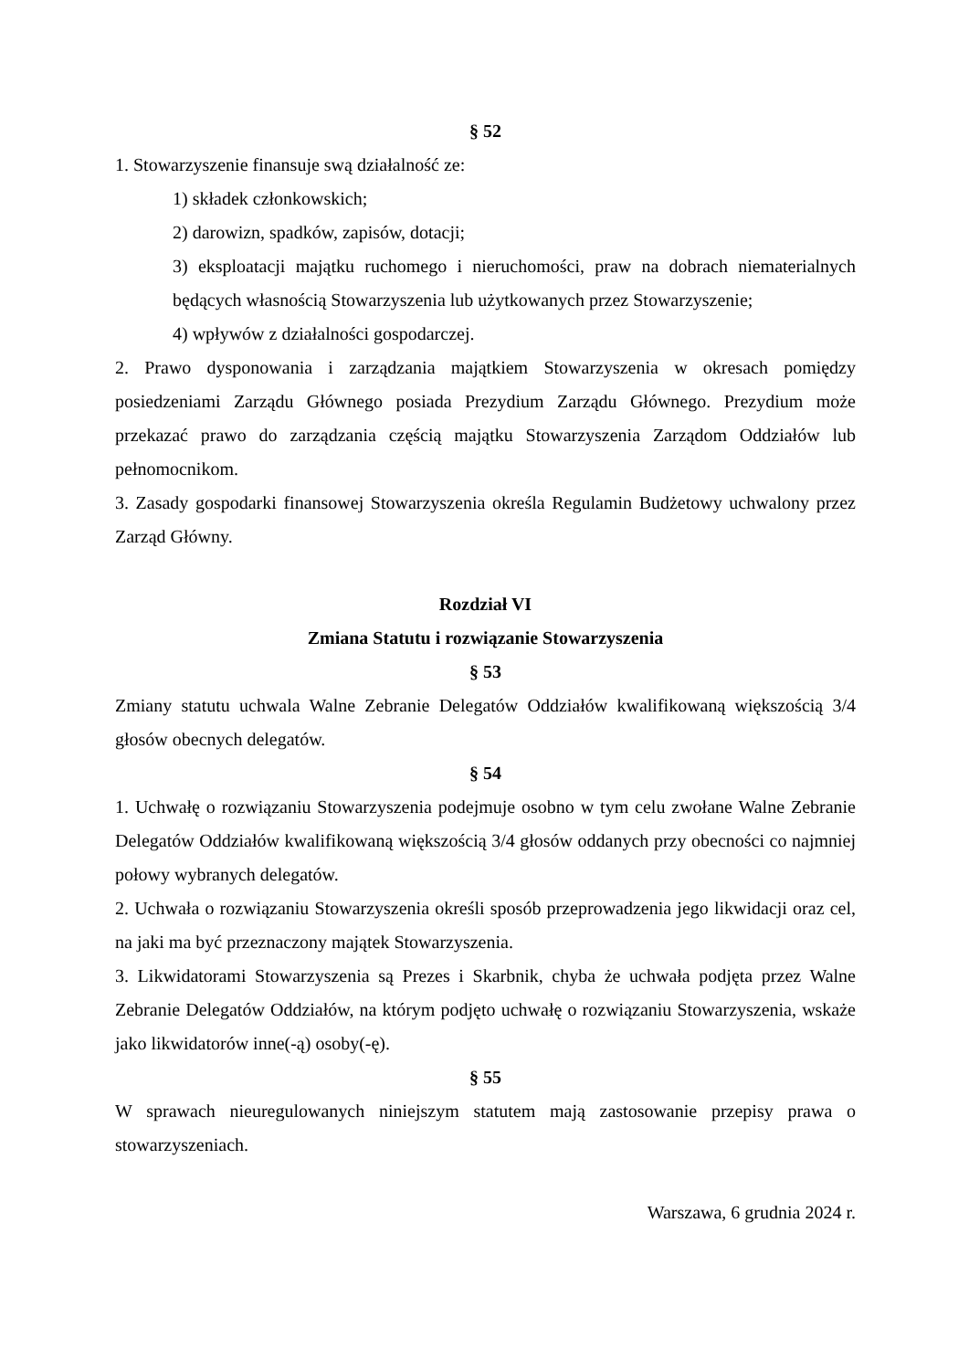§ 52
1. Stowarzyszenie finansuje swą działalność ze:
1) składek członkowskich;
2) darowizn, spadków, zapisów, dotacji;
3) eksploatacji majątku ruchomego i nieruchomości, praw na dobrach niematerialnych będących własnością Stowarzyszenia lub użytkowanych przez Stowarzyszenie;
4) wpływów z działalności gospodarczej.
2. Prawo dysponowania i zarządzania majątkiem Stowarzyszenia w okresach pomiędzy posiedzeniami Zarządu Głównego posiada Prezydium Zarządu Głównego. Prezydium może przekazać prawo do zarządzania częścią majątku Stowarzyszenia Zarządom Oddziałów lub pełnomocnikom.
3. Zasady gospodarki finansowej Stowarzyszenia określa Regulamin Budżetowy uchwalony przez Zarząd Główny.
Rozdział VI
Zmiana Statutu i rozwiązanie Stowarzyszenia
§ 53
Zmiany statutu uchwala Walne Zebranie Delegatów Oddziałów kwalifikowaną większością 3/4 głosów obecnych delegatów.
§ 54
1. Uchwałę o rozwiązaniu Stowarzyszenia podejmuje osobno w tym celu zwołane Walne Zebranie Delegatów Oddziałów kwalifikowaną większością 3/4 głosów oddanych przy obecności co najmniej połowy wybranych delegatów.
2. Uchwała o rozwiązaniu Stowarzyszenia określi sposób przeprowadzenia jego likwidacji oraz cel, na jaki ma być przeznaczony majątek Stowarzyszenia.
3. Likwidatorami Stowarzyszenia są Prezes i Skarbnik, chyba że uchwała podjęta przez Walne Zebranie Delegatów Oddziałów, na którym podjęto uchwałę o rozwiązaniu Stowarzyszenia, wskaże jako likwidatorów inne(-ą) osoby(-ę).
§ 55
W sprawach nieuregulowanych niniejszym statutem mają zastosowanie przepisy prawa o stowarzyszeniach.
Warszawa, 6 grudnia 2024 r.